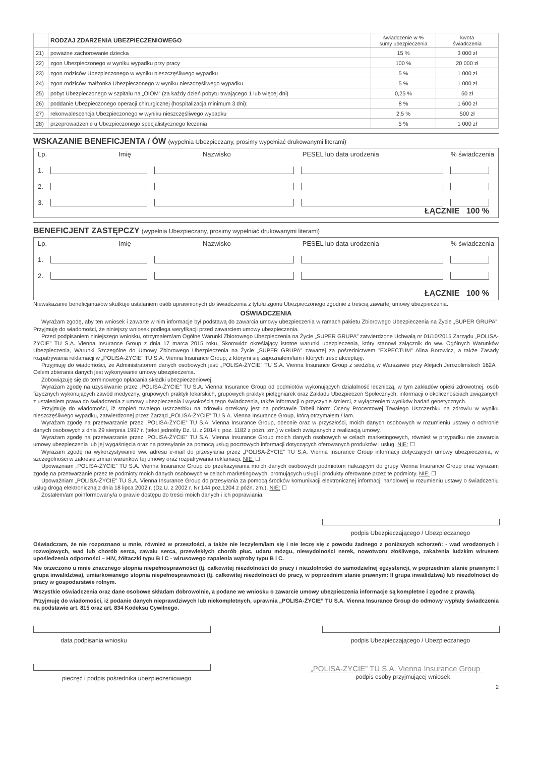| | RODZAJ ZDARZENIA UBEZPIECZENIOWEGO | świadczenie w % sumy ubezpieczenia | kwota świadczenia |
| --- | --- | --- | --- |
| 21) | poważne zachorowanie dziecka | 15 % | 3 000 zł |
| 22) | zgon Ubezpieczonego w wyniku wypadku przy pracy | 100 % | 20 000 zł |
| 23) | zgon rodziców Ubezpieczonego w wyniku nieszczęśliwego wypadku | 5 % | 1 000 zł |
| 24) | zgon rodziców małżonka Ubezpieczonego w wyniku nieszczęśliwego wypadku | 5 % | 1 000 zł |
| 25) | pobyt Ubezpieczonego w szpitalu na „OIOM” (za każdy dzień pobytu trwającego 1 lub więcej dni) | 0,25 % | 50 zł |
| 26) | poddanie Ubezpieczonego operacji chirurgicznej (hospitalizacja minimum 3 dni): | 8 % | 1 600 zł |
| 27) | rekonwalescencja Ubezpieczonego w wyniku nieszczęśliwego wypadku | 2,5 % | 500 zł |
| 28) | przeprowadzenie u Ubezpieczonego specjalistycznego leczenia | 5 % | 1 000 zł |
WSKAZANIE BENEFICJENTA / ÓW (wypełnia Ubezpieczany, prosimy wypełniać drukowanymi literami)
Lp. Imię Nazwisko PESEL lub data urodzenia% świadczenia
1.
2.
3.
ŁĄCZNIE 100 %
BENEFICJENT ZASTĘPCZY (wypełnia Ubezpieczany, prosimy wypełniać drukowanymi literami)
Lp. Imię Nazwisko PESEL lub data urodzenia% świadczenia
1.
2.
ŁĄCZNIE 100 %
Niewskazanie beneficjanta/ów skutkuje ustalaniem osób uprawnionych do świadczenia z tytułu zgonu Ubezpieczonego zgodnie z treścią zawartej umowy ubezpieczenia.
OŚWIADCZENIA
Wyrażam zgodę, aby ten wniosek i zawarte w nim informacje był podstawą do zawarcia umowy ubezpieczenia w ramach pakietu Zbiorowego Ubezpieczenia na Życie „SUPER GRUPA”. Przyjmuję do wiadomości, że niniejszy wniosek podlega weryfikacji przed zawarciem umowy ubezpieczenia.
Przed podpisaniem niniejszego wniosku, otrzymałem/am Ogólne Warunki Zbiorowego Ubezpieczenia na Życie „SUPER GRUPA” zatwierdzone Uchwałą nr 01/10/2015 Zarządu „POLISA-ŻYCIE” TU S.A. Vienna Insurance Group z dnia 17 marca 2015 roku, Skorowidz określający istotne warunki ubezpieczenia, który stanowi załącznik do ww. Ogólnych Warunków Ubezpieczenia, Warunki Szczególne do Umowy Zbiorowego Ubezpieczenia na Życie „SUPER GRUPA” zawartej za pośrednictwem ”EXPECTUM” Alina Borowicz, a także Zasady rozpatrywania reklamacji w „POLISA-ŻYCIE” TU S.A. Vienna Insurance Group, z którymi się zapoznałem/łam i których treść akceptuję.
Przyjmuję do wiadomości, że Administratorem danych osobowych jest: „POLISA-ŻYCIE” TU S.A. Vienna Insurance Group z siedzibą w Warszawie przy Alejach Jerozolimskich 162A . Celem zbierania danych jest wykonywanie umowy ubezpieczenia.
Zobowiązuję się do terminowego opłacania składki ubezpieczeniowej.
Wyrażam zgodę na uzyskiwanie przez „POLISA-ŻYCIE” TU S.A. Vienna Insurance Group od podmiotów wykonujących działalność leczniczą, w tym zakładów opieki zdrowotnej, osób fizycznych wykonujących zawód medyczny, grupowych praktyk lekarskich, grupowych praktyk pielęgniarek oraz Zakładu Ubezpieczeń Społecznych, informacji o okolicznościach związanych z ustaleniem prawa do świadczenia z umowy ubezpieczenia i wysokością tego świadczenia, także informacji o przyczynie śmierci, z wyłączeniem wyników badań genetycznych.
Przyjmuję do wiadomości, iż stopień trwałego uszczerbku na zdrowiu orzekany jest na podstawie Tabeli Norm Oceny Procentowej Trwałego Uszczerbku na zdrowiu w wyniku nieszczęśliwego wypadku, zatwierdzonej przez Zarząd „POLISA-ŻYCIE” TU S.A. Vienna Insurance Group, którą otrzymałem / łam.
Wyrażam zgodę na przetwarzanie przez „POLISA-ŻYCIE” TU S.A. Vienna Insurance Group, obecnie oraz w przyszłości, moich danych osobowych w rozumieniu ustawy o ochronie danych osobowych z dnia 29 sierpnia 1997 r. (tekst jednolity Dz. U. z 2014 r. poz. 1182 z późn. zm.) w celach związanych z realizacją umowy.
Wyrażam zgodę na przetwarzanie przez „POLISA-ŻYCIE” TU S.A. Vienna Insurance Group moich danych osobowych w celach marketingowych, również w przypadku nie zawarcia umowy ubezpieczenia lub jej wygaśnięcia oraz na przesyłanie za pomocą usług pocztowych informacji dotyczących oferowanych produktów i usług. NIE: ☐
Wyrażam zgodę na wykorzystywanie ww. adresu e-mail do przesyłania przez „POLISA-ŻYCIE” TU S.A. Vienna Insurance Group informacji dotyczących umowy ubezpieczenia, w szczególności w zakresie zmian warunków tej umowy oraz rozpatrywania reklamacji. NIE: ☐
Upoważniam „POLISA-ŻYCIE” TU S.A. Vienna Insurance Group do przekazywania moich danych osobowych podmiotom należącym do grupy Vienna Insurance Group oraz wyrażam zgodę na przetwarzanie przez te podmioty moich danych osobowych w celach marketingowych, promujących usługi i produkty oferowane przez te podmioty. NIE: ☐
Upoważniam „POLISA-ŻYCIE” TU S.A. Vienna Insurance Group do przesyłania za pomocą środków komunikacji elektronicznej informacji handlowej w rozumieniu ustawy o świadczeniu usług drogą elektroniczną z dnia 18 lipca 2002 r. (Dz.U. z 2002 r. Nr 144 poz.1204 z późn. zm.). NIE: ☐
Zostałem/am poinformowany/a o prawie dostępu do treści moich danych i ich poprawiania.
podpis Ubezpieczającego / Ubezpieczanego
Oświadczam, że nie rozpoznano u mnie, również w przeszłości, a także nie leczyłem/łam się i nie leczę się z powodu żadnego z poniższych schorzeń: - wad wrodzonych i rozwojowych, wad lub chorób serca, zawału serca, przewlekłych chorób płuc, udaru mózgu, niewydolności nerek, nowotworu złośliwego, zakażenia ludzkim wirusem upośledzenia odporności – HIV, żółtaczki typu B i C - wirusowego zapalenia wątroby typu B i C.
Nie orzeczono u mnie znacznego stopnia niepełnosprawności (tj. całkowitej niezdolności do pracy i niezdolności do samodzielnej egzystencji, w poprzednim stanie prawnym: I grupa inwalidztwa), umiarkowanego stopnia niepełnosprawności (tj. całkowitej niezdolności do pracy, w poprzednim stanie prawnym: II grupa inwalidztwa) lub niezdolności do pracy w gospodarstwie rolnym.
Wszystkie oświadczenia oraz dane osobowe składam dobrowolnie, a podane we wniosku o zawarcie umowy ubezpieczenia informacje są kompletne i zgodne z prawdą.
Przyjmuję do wiadomości, iż podanie danych nieprawdziwych lub niekompletnych, uprawnia „POLISA-ŻYCIE” TU S.A. Vienna Insurance Group do odmowy wypłaty świadczenia na podstawie art. 815 oraz art. 834 Kodeksu Cywilnego.
data podpisania wniosku podpis Ubezpieczającego / Ubezpieczanego
pieczęć i podpis pośrednika ubezpieczeniowego
„POLISA-ŻYCIE” TU S.A. Vienna Insurance Group
podpis osoby przyjmującej wniosek
2